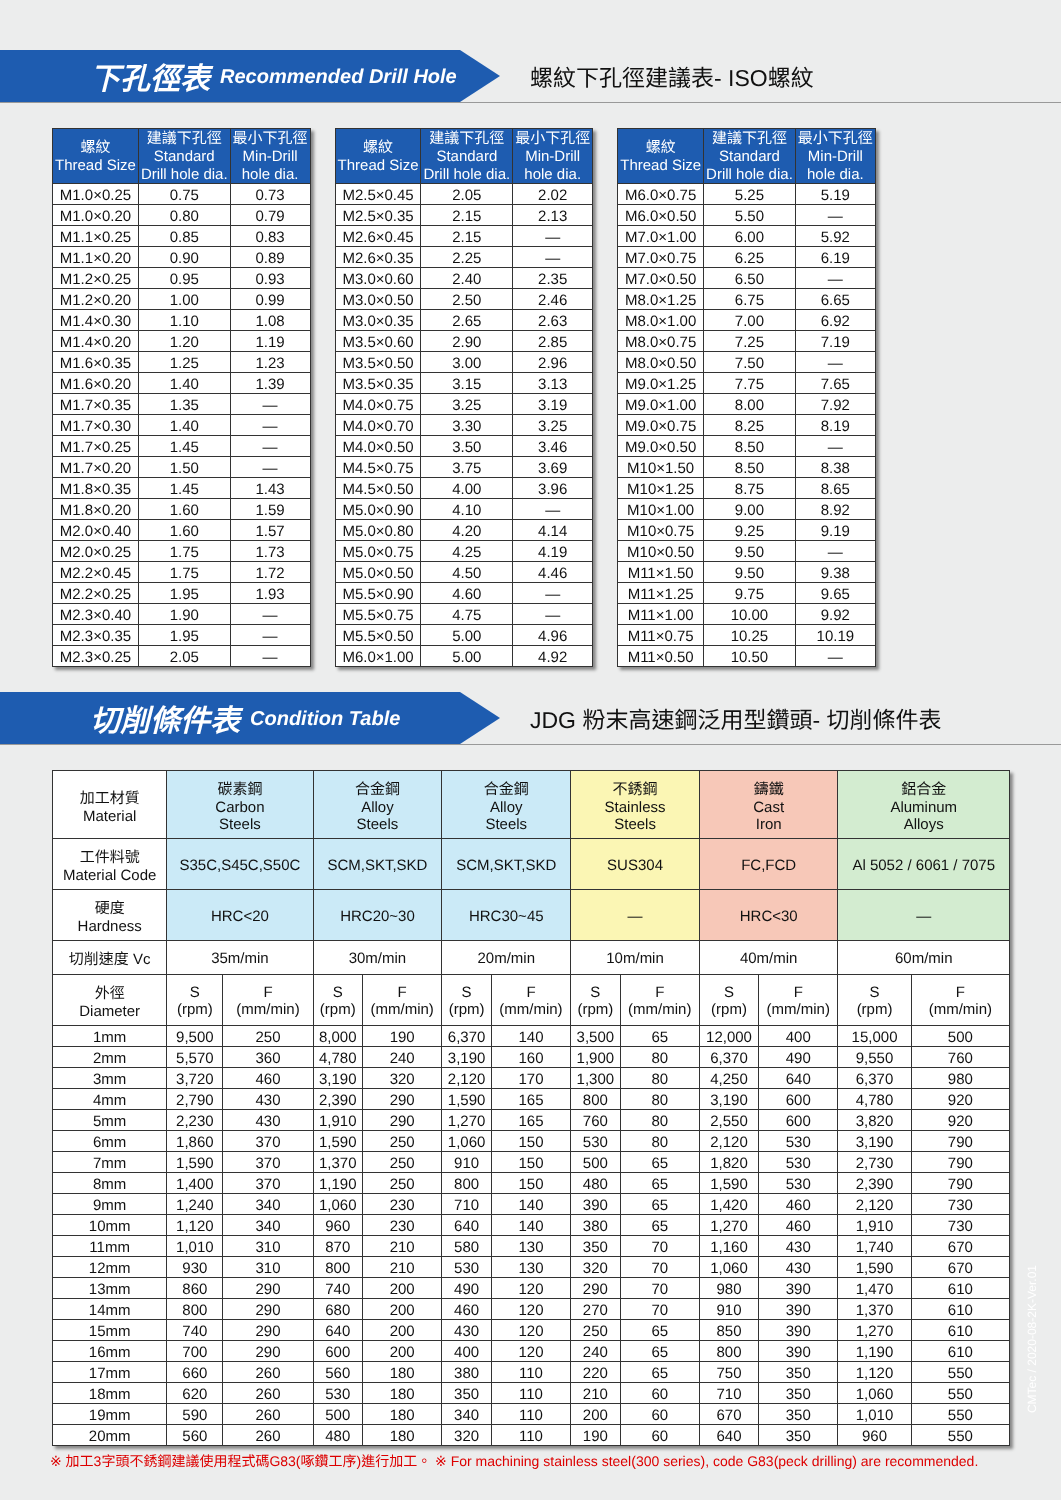下孔徑表 Recommended Drill Hole
螺紋下孔徑建議表- ISO螺紋
| 螺紋 Thread Size | 建議下孔徑 Standard Drill hole dia. | 最小下孔徑 Min-Drill hole dia. |
| --- | --- | --- |
| M1.0×0.25 | 0.75 | 0.73 |
| M1.0×0.20 | 0.80 | 0.79 |
| M1.1×0.25 | 0.85 | 0.83 |
| M1.1×0.20 | 0.90 | 0.89 |
| M1.2×0.25 | 0.95 | 0.93 |
| M1.2×0.20 | 1.00 | 0.99 |
| M1.4×0.30 | 1.10 | 1.08 |
| M1.4×0.20 | 1.20 | 1.19 |
| M1.6×0.35 | 1.25 | 1.23 |
| M1.6×0.20 | 1.40 | 1.39 |
| M1.7×0.35 | 1.35 | — |
| M1.7×0.30 | 1.40 | — |
| M1.7×0.25 | 1.45 | — |
| M1.7×0.20 | 1.50 | — |
| M1.8×0.35 | 1.45 | 1.43 |
| M1.8×0.20 | 1.60 | 1.59 |
| M2.0×0.40 | 1.60 | 1.57 |
| M2.0×0.25 | 1.75 | 1.73 |
| M2.2×0.45 | 1.75 | 1.72 |
| M2.2×0.25 | 1.95 | 1.93 |
| M2.3×0.40 | 1.90 | — |
| M2.3×0.35 | 1.95 | — |
| M2.3×0.25 | 2.05 | — |
| 螺紋 Thread Size | 建議下孔徑 Standard Drill hole dia. | 最小下孔徑 Min-Drill hole dia. |
| --- | --- | --- |
| M2.5×0.45 | 2.05 | 2.02 |
| M2.5×0.35 | 2.15 | 2.13 |
| M2.6×0.45 | 2.15 | — |
| M2.6×0.35 | 2.25 | — |
| M3.0×0.60 | 2.40 | 2.35 |
| M3.0×0.50 | 2.50 | 2.46 |
| M3.0×0.35 | 2.65 | 2.63 |
| M3.5×0.60 | 2.90 | 2.85 |
| M3.5×0.50 | 3.00 | 2.96 |
| M3.5×0.35 | 3.15 | 3.13 |
| M4.0×0.75 | 3.25 | 3.19 |
| M4.0×0.70 | 3.30 | 3.25 |
| M4.0×0.50 | 3.50 | 3.46 |
| M4.5×0.75 | 3.75 | 3.69 |
| M4.5×0.50 | 4.00 | 3.96 |
| M5.0×0.90 | 4.10 | — |
| M5.0×0.80 | 4.20 | 4.14 |
| M5.0×0.75 | 4.25 | 4.19 |
| M5.0×0.50 | 4.50 | 4.46 |
| M5.5×0.90 | 4.60 | — |
| M5.5×0.75 | 4.75 | — |
| M5.5×0.50 | 5.00 | 4.96 |
| M6.0×1.00 | 5.00 | 4.92 |
| 螺紋 Thread Size | 建議下孔徑 Standard Drill hole dia. | 最小下孔徑 Min-Drill hole dia. |
| --- | --- | --- |
| M6.0×0.75 | 5.25 | 5.19 |
| M6.0×0.50 | 5.50 | — |
| M7.0×1.00 | 6.00 | 5.92 |
| M7.0×0.75 | 6.25 | 6.19 |
| M7.0×0.50 | 6.50 | — |
| M8.0×1.25 | 6.75 | 6.65 |
| M8.0×1.00 | 7.00 | 6.92 |
| M8.0×0.75 | 7.25 | 7.19 |
| M8.0×0.50 | 7.50 | — |
| M9.0×1.25 | 7.75 | 7.65 |
| M9.0×1.00 | 8.00 | 7.92 |
| M9.0×0.75 | 8.25 | 8.19 |
| M9.0×0.50 | 8.50 | — |
| M10×1.50 | 8.50 | 8.38 |
| M10×1.25 | 8.75 | 8.65 |
| M10×1.00 | 9.00 | 8.92 |
| M10×0.75 | 9.25 | 9.19 |
| M10×0.50 | 9.50 | — |
| M11×1.50 | 9.50 | 9.38 |
| M11×1.25 | 9.75 | 9.65 |
| M11×1.00 | 10.00 | 9.92 |
| M11×0.75 | 10.25 | 10.19 |
| M11×0.50 | 10.50 | — |
切削條件表 Condition Table
JDG 粉末高速鋼泛用型鑽頭- 切削條件表
| 加工材質 Material | 碳素鋼 Carbon Steels | | 合金鋼 Alloy Steels | | 合金鋼 Alloy Steels | | 不銹鋼 Stainless Steels | | 鑄鐵 Cast Iron | | 鋁合金 Aluminum Alloys | |
| 工件料號 Material Code | S35C,S45C,S50C | | SCM,SKT,SKD | | SCM,SKT,SKD | | SUS304 | | FC,FCD | | Al 5052 / 6061 / 7075 | |
| 硬度 Hardness | HRC<20 | | HRC20~30 | | HRC30~45 | | — | | HRC<30 | | — | |
| 切削速度 Vc | 35m/min | | 30m/min | | 20m/min | | 10m/min | | 40m/min | | 60m/min | |
| 外徑 Diameter | S (rpm) | F (mm/min) | S (rpm) | F (mm/min) | S (rpm) | F (mm/min) | S (rpm) | F (mm/min) | S (rpm) | F (mm/min) | S (rpm) | F (mm/min) |
| 1mm | 9,500 | 250 | 8,000 | 190 | 6,370 | 140 | 3,500 | 65 | 12,000 | 400 | 15,000 | 500 |
| 2mm | 5,570 | 360 | 4,780 | 240 | 3,190 | 160 | 1,900 | 80 | 6,370 | 490 | 9,550 | 760 |
| 3mm | 3,720 | 460 | 3,190 | 320 | 2,120 | 170 | 1,300 | 80 | 4,250 | 640 | 6,370 | 980 |
| 4mm | 2,790 | 430 | 2,390 | 290 | 1,590 | 165 | 800 | 80 | 3,190 | 600 | 4,780 | 920 |
| 5mm | 2,230 | 430 | 1,910 | 290 | 1,270 | 165 | 760 | 80 | 2,550 | 600 | 3,820 | 920 |
| 6mm | 1,860 | 370 | 1,590 | 250 | 1,060 | 150 | 530 | 80 | 2,120 | 530 | 3,190 | 790 |
| 7mm | 1,590 | 370 | 1,370 | 250 | 910 | 150 | 500 | 65 | 1,820 | 530 | 2,730 | 790 |
| 8mm | 1,400 | 370 | 1,190 | 250 | 800 | 150 | 480 | 65 | 1,590 | 530 | 2,390 | 790 |
| 9mm | 1,240 | 340 | 1,060 | 230 | 710 | 140 | 390 | 65 | 1,420 | 460 | 2,120 | 730 |
| 10mm | 1,120 | 340 | 960 | 230 | 640 | 140 | 380 | 65 | 1,270 | 460 | 1,910 | 730 |
| 11mm | 1,010 | 310 | 870 | 210 | 580 | 130 | 350 | 70 | 1,160 | 430 | 1,740 | 670 |
| 12mm | 930 | 310 | 800 | 210 | 530 | 130 | 320 | 70 | 1,060 | 430 | 1,590 | 670 |
| 13mm | 860 | 290 | 740 | 200 | 490 | 120 | 290 | 70 | 980 | 390 | 1,470 | 610 |
| 14mm | 800 | 290 | 680 | 200 | 460 | 120 | 270 | 70 | 910 | 390 | 1,370 | 610 |
| 15mm | 740 | 290 | 640 | 200 | 430 | 120 | 250 | 65 | 850 | 390 | 1,270 | 610 |
| 16mm | 700 | 290 | 600 | 200 | 400 | 120 | 240 | 65 | 800 | 390 | 1,190 | 610 |
| 17mm | 660 | 260 | 560 | 180 | 380 | 110 | 220 | 65 | 750 | 350 | 1,120 | 550 |
| 18mm | 620 | 260 | 530 | 180 | 350 | 110 | 210 | 60 | 710 | 350 | 1,060 | 550 |
| 19mm | 590 | 260 | 500 | 180 | 340 | 110 | 200 | 60 | 670 | 350 | 1,010 | 550 |
| 20mm | 560 | 260 | 480 | 180 | 320 | 110 | 190 | 60 | 640 | 350 | 960 | 550 |
※ 加工3字頭不銹鋼建議使用程式碼G83(啄鑽工序)進行加工。 ※ For machining stainless steel(300 series), code G83(peck drilling) are recommended.
CMTec / 2020-08-2K-Ver.01